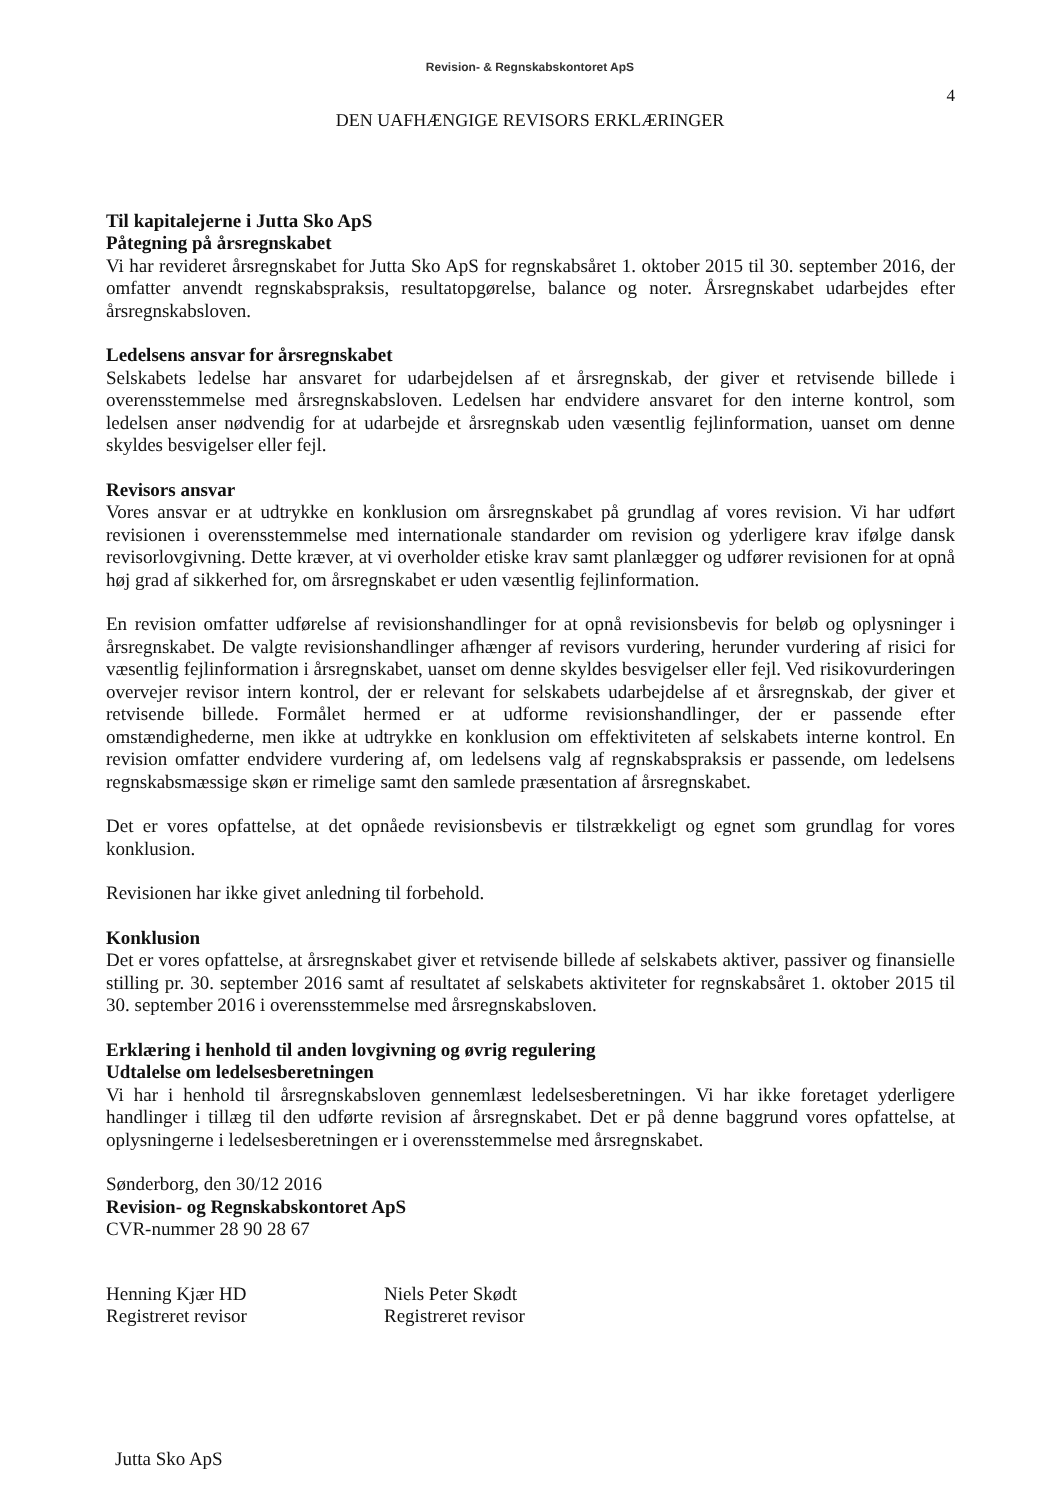Revision- & Regnskabskontoret ApS
4
DEN UAFHÆNGIGE REVISORS ERKLÆRINGER
Til kapitalejerne i Jutta Sko ApS
Påtegning på årsregnskabet
Vi har revideret årsregnskabet for Jutta Sko ApS for regnskabsåret 1. oktober 2015 til 30. september 2016, der omfatter anvendt regnskabspraksis, resultatopgørelse, balance og noter. Årsregnskabet udarbejdes efter årsregnskabsloven.
Ledelsens ansvar for årsregnskabet
Selskabets ledelse har ansvaret for udarbejdelsen af et årsregnskab, der giver et retvisende billede i overensstemmelse med årsregnskabsloven. Ledelsen har endvidere ansvaret for den interne kontrol, som ledelsen anser nødvendig for at udarbejde et årsregnskab uden væsentlig fejlinformation, uanset om denne skyldes besvigelser eller fejl.
Revisors ansvar
Vores ansvar er at udtrykke en konklusion om årsregnskabet på grundlag af vores revision. Vi har udført revisionen i overensstemmelse med internationale standarder om revision og yderligere krav ifølge dansk revisorlovgivning. Dette kræver, at vi overholder etiske krav samt planlægger og udfører revisionen for at opnå høj grad af sikkerhed for, om årsregnskabet er uden væsentlig fejlinformation.
En revision omfatter udførelse af revisionshandlinger for at opnå revisionsbevis for beløb og oplysninger i årsregnskabet. De valgte revisionshandlinger afhænger af revisors vurdering, herunder vurdering af risici for væsentlig fejlinformation i årsregnskabet, uanset om denne skyldes besvigelser eller fejl. Ved risikovurderingen overvejer revisor intern kontrol, der er relevant for selskabets udarbejdelse af et årsregnskab, der giver et retvisende billede. Formålet hermed er at udforme revisionshandlinger, der er passende efter omstændighederne, men ikke at udtrykke en konklusion om effektiviteten af selskabets interne kontrol. En revision omfatter endvidere vurdering af, om ledelsens valg af regnskabspraksis er passende, om ledelsens regnskabsmæssige skøn er rimelige samt den samlede præsentation af årsregnskabet.
Det er vores opfattelse, at det opnåede revisionsbevis er tilstrækkeligt og egnet som grundlag for vores konklusion.
Revisionen har ikke givet anledning til forbehold.
Konklusion
Det er vores opfattelse, at årsregnskabet giver et retvisende billede af selskabets aktiver, passiver og finansielle stilling pr. 30. september 2016 samt af resultatet af selskabets aktiviteter for regnskabsåret 1. oktober 2015 til 30. september 2016 i overensstemmelse med årsregnskabsloven.
Erklæring i henhold til anden lovgivning og øvrig regulering
Udtalelse om ledelsesberetningen
Vi har i henhold til årsregnskabsloven gennemlæst ledelsesberetningen. Vi har ikke foretaget yderligere handlinger i tillæg til den udførte revision af årsregnskabet. Det er på denne baggrund vores opfattelse, at oplysningerne i ledelsesberetningen er i overensstemmelse med årsregnskabet.
Sønderborg, den 30/12 2016
Revision- og Regnskabskontoret ApS
CVR-nummer 28 90 28 67
Henning Kjær HD
Registreret revisor
Niels Peter Skødt
Registreret revisor
Jutta Sko ApS